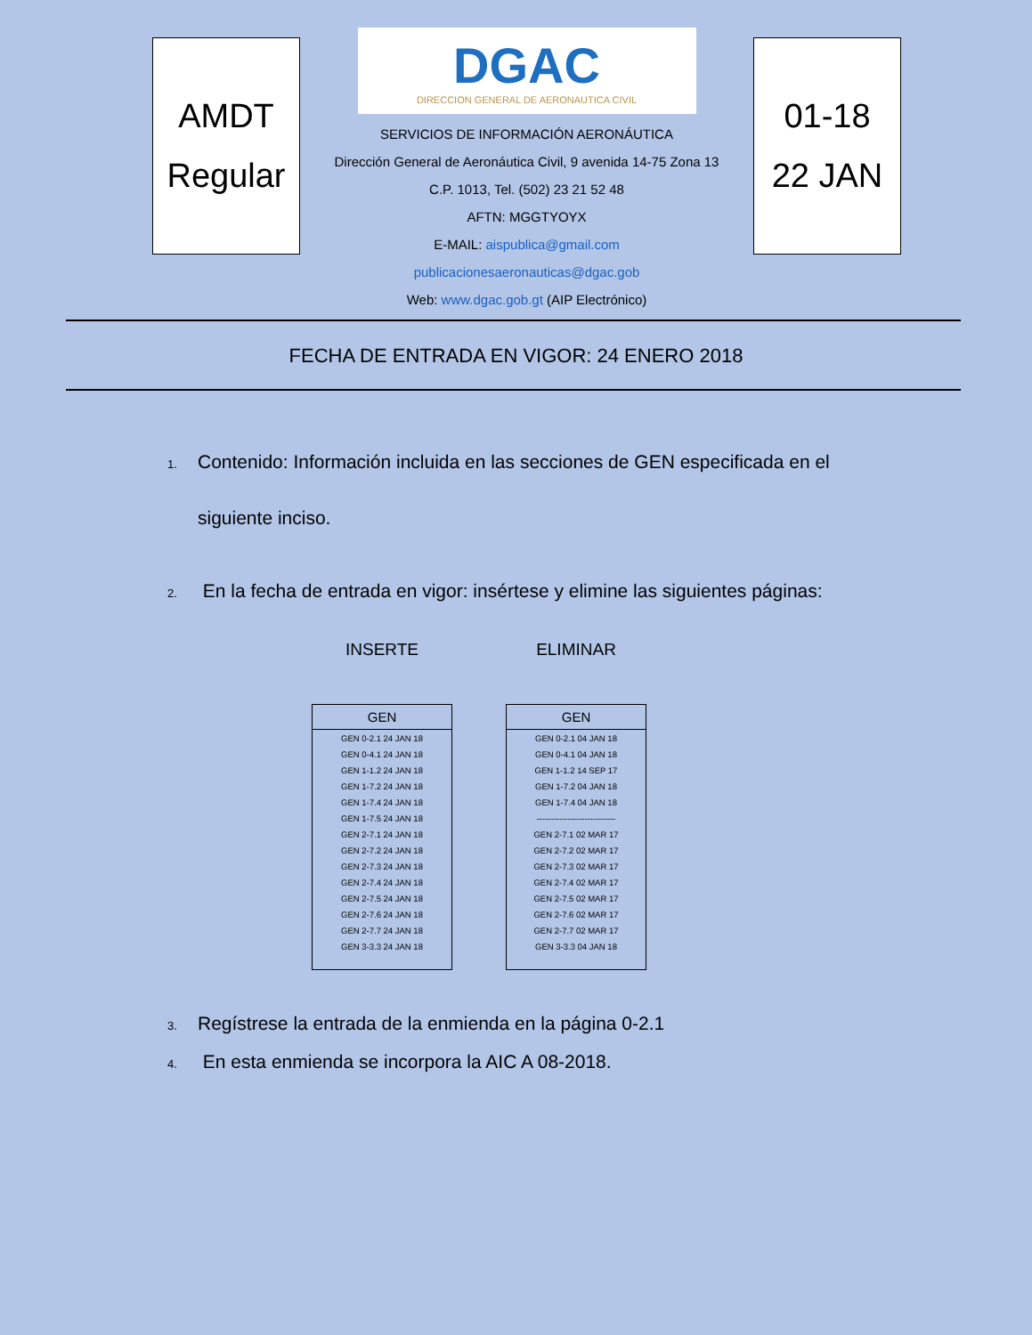AMDT
Regular
DGAC
DIRECCION GENERAL DE AERONAUTICA CIVIL
SERVICIOS DE INFORMACIÓN AERONÁUTICA
Dirección General de Aeronáutica Civil, 9 avenida 14-75 Zona 13
C.P. 1013, Tel. (502) 23 21 52 48
AFTN: MGGTYOYX
E-MAIL: aispublica@gmail.com
publicacionesaeronauticas@dgac.gob
Web: www.dgac.gob.gt (AIP Electrónico)
01-18
22 JAN
FECHA DE ENTRADA EN VIGOR: 24 ENERO 2018
1. Contenido: Información incluida en las secciones de GEN especificada en el
siguiente inciso.
2. En la fecha de entrada en vigor: insértese y elimine las siguientes páginas:
INSERTE
| GEN |
| --- |
| GEN 0-2.1 24 JAN 18 |
| GEN 0-4.1 24 JAN 18 |
| GEN 1-1.2 24 JAN 18 |
| GEN 1-7.2 24 JAN 18 |
| GEN 1-7.4 24 JAN 18 |
| GEN 1-7.5 24 JAN 18 |
| GEN 2-7.1 24 JAN 18 |
| GEN 2-7.2 24 JAN 18 |
| GEN 2-7.3 24 JAN 18 |
| GEN 2-7.4 24 JAN 18 |
| GEN 2-7.5 24 JAN 18 |
| GEN 2-7.6 24 JAN 18 |
| GEN 2-7.7 24 JAN 18 |
| GEN 3-3.3 24 JAN 18 |
ELIMINAR
| GEN |
| --- |
| GEN 0-2.1 04 JAN 18 |
| GEN 0-4.1 04 JAN 18 |
| GEN 1-1.2 14 SEP 17 |
| GEN 1-7.2 04 JAN 18 |
| GEN 1-7.4 04 JAN 18 |
| ---------------------------- |
| GEN 2-7.1 02 MAR 17 |
| GEN 2-7.2 02 MAR 17 |
| GEN 2-7.3 02 MAR 17 |
| GEN 2-7.4 02 MAR 17 |
| GEN 2-7.5 02 MAR 17 |
| GEN 2-7.6 02 MAR 17 |
| GEN 2-7.7 02 MAR 17 |
| GEN 3-3.3 04 JAN 18 |
3. Regístrese la entrada de la enmienda en la página 0-2.1
4. En esta enmienda se incorpora la AIC A 08-2018.